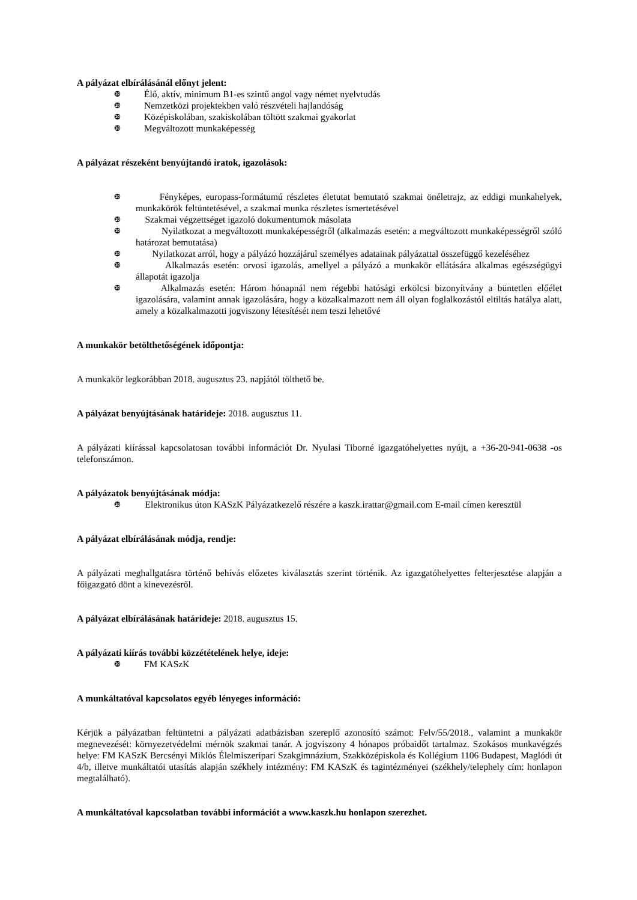A pályázat elbírálásánál előnyt jelent:
❿ Élő, aktív, minimum B1-es szintű angol vagy német nyelvtudás
❿ Nemzetközi projektekben való részvételi hajlandóság
❿ Középiskolában, szakiskolában töltött szakmai gyakorlat
❿ Megváltozott munkaképesség
A pályázat részeként benyújtandó iratok, igazolások:
❿
Fényképes, europass-formátumú részletes életutat bemutató szakmai önéletrajz, az eddigi munkahelyek, munkakörök feltüntetésével, a szakmai munka részletes ismertetésével
❿
Szakmai végzettséget igazoló dokumentumok másolata
❿
Nyilatkozat a megváltozott munkaképességről (alkalmazás esetén: a megváltozott munkaképességről szóló határozat bemutatása)
❿
Nyilatkozat arról, hogy a pályázó hozzájárul személyes adatainak pályázattal összefüggő kezeléséhez
❿
Alkalmazás esetén: orvosi igazolás, amellyel a pályázó a munkakör ellátására alkalmas egészségügyi állapotát igazolja
❿
Alkalmazás esetén: Három hónapnál nem régebbi hatósági erkölcsi bizonyítvány a büntetlen előélet igazolására, valamint annak igazolására, hogy a közalkalmazott nem áll olyan foglalkozástól eltiltás hatálya alatt, amely a közalkalmazotti jogviszony létesítését nem teszi lehetővé
A munkakör betölthetőségének időpontja:
A munkakör legkorábban 2018. augusztus 23. napjától tölthető be.
A pályázat benyújtásának határideje: 2018. augusztus 11.
A pályázati kiírással kapcsolatosan további információt Dr. Nyulasi Tiborné igazgatóhelyettes nyújt, a +36-20-941-0638 -os telefonszámon.
A pályázatok benyújtásának módja:
❿
Elektronikus úton KASzK Pályázatkezelő részére a kaszk.irattar@gmail.com E-mail címen keresztül
A pályázat elbírálásának módja, rendje:
A pályázati meghallgatásra történő behívás előzetes kiválasztás szerint történik. Az igazgatóhelyettes felterjesztése alapján a főigazgató dönt a kinevezésről.
A pályázat elbírálásának határideje: 2018. augusztus 15.
A pályázati kiírás további közzétételének helye, ideje:
❿ FM KASzK
A munkáltatóval kapcsolatos egyéb lényeges információ:
Kérjük a pályázatban feltüntetni a pályázati adatbázisban szereplő azonosító számot: Felv/55/2018., valamint a munkakör megnevezését: környezetvédelmi mérnök szakmai tanár. A jogviszony 4 hónapos próbaidőt tartalmaz. Szokásos munkavégzés helye: FM KASzK Bercsényi Miklós Élelmiszeripari Szakgimnázium, Szakközépiskola és Kollégium 1106 Budapest, Maglódi út 4/b, illetve munkáltatói utasítás alapján székhely intézmény: FM KASzK és tagintézményei (székhely/telephely cím: honlapon megtalálható).
A munkáltatóval kapcsolatban további információt a www.kaszk.hu honlapon szerezhet.